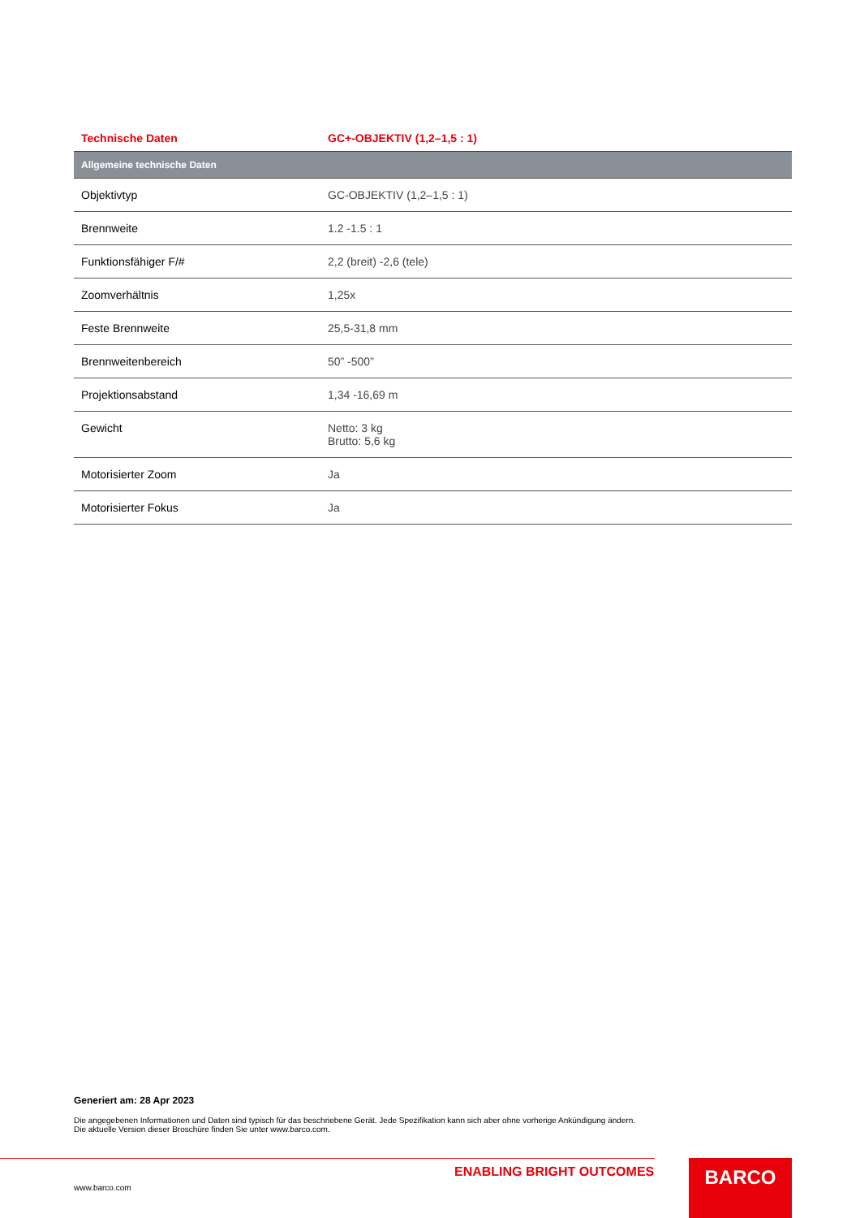| Technische Daten | GC+-OBJEKTIV (1,2–1,5 : 1) |
| --- | --- |
| Allgemeine technische Daten | |
| Objektivtyp | GC-OBJEKTIV (1,2–1,5 : 1) |
| Brennweite | 1.2 -1.5 : 1 |
| Funktionsfähiger F/# | 2,2 (breit) -2,6 (tele) |
| Zoomverhältnis | 1,25x |
| Feste Brennweite | 25,5-31,8 mm |
| Brennweitenbereich | 50” -500” |
| Projektionsabstand | 1,34 -16,69 m |
| Gewicht | Netto: 3 kg Brutto: 5,6 kg |
| Motorisierter Zoom | Ja |
| Motorisierter Fokus | Ja |
Generiert am: 28 Apr 2023
Die angegebenen Informationen und Daten sind typisch für das beschriebene Gerät. Jede Spezifikation kann sich aber ohne vorherige Ankündigung ändern. Die aktuelle Version dieser Broschüre finden Sie unter www.barco.com.
ENABLING BRIGHT OUTCOMES
www.barco.com
BARCO